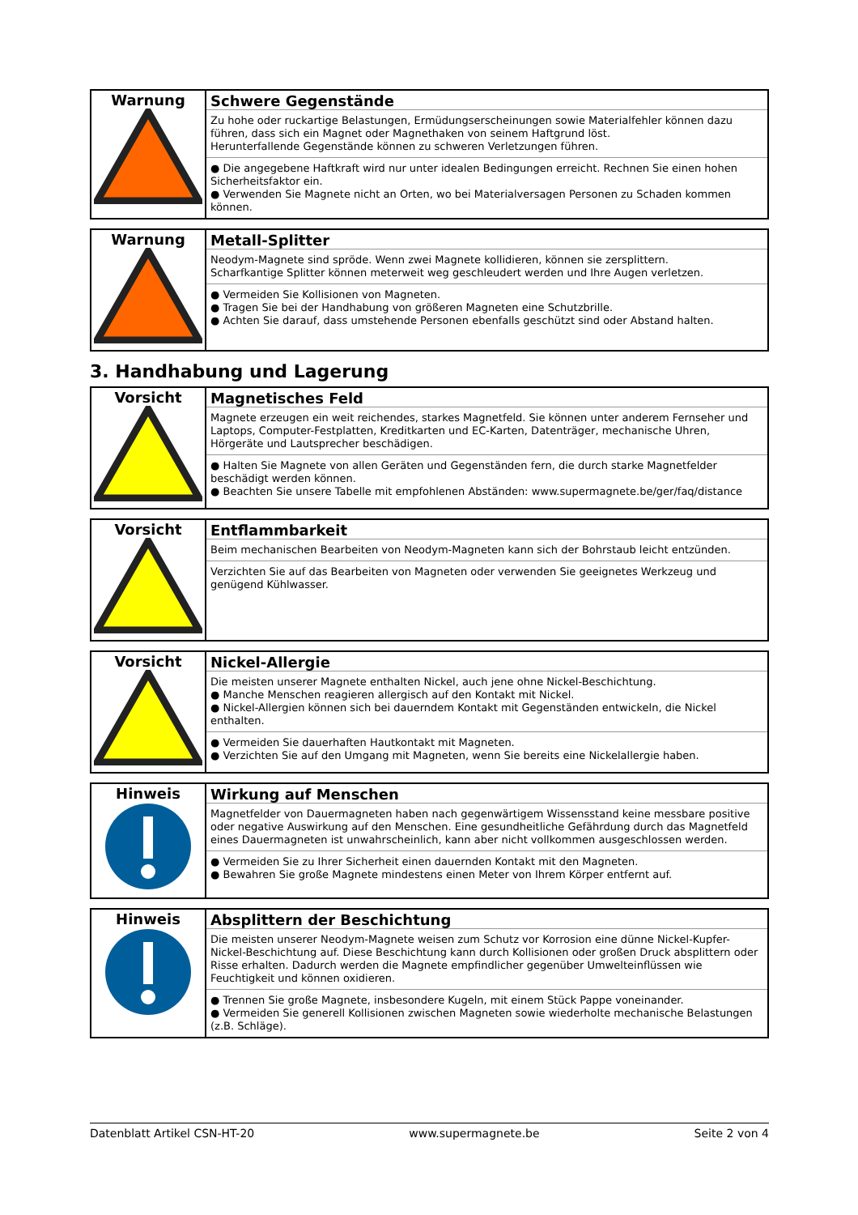| Warnung | Schwere Gegenstände Zu hohe oder ruckartige Belastungen, Ermüdungserscheinungen sowie Materialfehler können dazu führen, dass sich ein Magnet oder Magnethaken von seinem Haftgrund löst. Herunterfallende Gegenstände können zu schweren Verletzungen führen. ● Die angegebene Haftkraft wird nur unter idealen Bedingungen erreicht. Rechnen Sie einen hohen Sicherheitsfaktor ein. ● Verwenden Sie Magnete nicht an Orten, wo bei Materialversagen Personen zu Schaden kommen können. |
| Warnung | Metall-Splitter Neodym-Magnete sind spröde. Wenn zwei Magnete kollidieren, können sie zersplittern. Scharfkantige Splitter können meterweit weg geschleudert werden und Ihre Augen verletzen. ● Vermeiden Sie Kollisionen von Magneten. ● Tragen Sie bei der Handhabung von größeren Magneten eine Schutzbrille. ● Achten Sie darauf, dass umstehende Personen ebenfalls geschützt sind oder Abstand halten. |
3. Handhabung und Lagerung
| Vorsicht | Magnetisches Feld Magnete erzeugen ein weit reichendes, starkes Magnetfeld. Sie können unter anderem Fernseher und Laptops, Computer-Festplatten, Kreditkarten und EC-Karten, Datenträger, mechanische Uhren, Hörgeräte und Lautsprecher beschädigen. ● Halten Sie Magnete von allen Geräten und Gegenständen fern, die durch starke Magnetfelder beschädigt werden können. ● Beachten Sie unsere Tabelle mit empfohlenen Abständen: www.supermagnete.be/ger/faq/distance |
| Vorsicht | Entflammbarkeit Beim mechanischen Bearbeiten von Neodym-Magneten kann sich der Bohrstaub leicht entzünden. Verzichten Sie auf das Bearbeiten von Magneten oder verwenden Sie geeignetes Werkzeug und genügend Kühlwasser. |
| Vorsicht | Nickel-Allergie Die meisten unserer Magnete enthalten Nickel, auch jene ohne Nickel-Beschichtung. ● Manche Menschen reagieren allergisch auf den Kontakt mit Nickel. ● Nickel-Allergien können sich bei dauerndem Kontakt mit Gegenständen entwickeln, die Nickel enthalten. ● Vermeiden Sie dauerhaften Hautkontakt mit Magneten. ● Verzichten Sie auf den Umgang mit Magneten, wenn Sie bereits eine Nickelallergie haben. |
| Hinweis | Wirkung auf Menschen Magnetfelder von Dauermagneten haben nach gegenwärtigem Wissensstand keine messbare positive oder negative Auswirkung auf den Menschen. Eine gesundheitliche Gefährdung durch das Magnetfeld eines Dauermagneten ist unwahrscheinlich, kann aber nicht vollkommen ausgeschlossen werden. ● Vermeiden Sie zu Ihrer Sicherheit einen dauernden Kontakt mit den Magneten. ● Bewahren Sie große Magnete mindestens einen Meter von Ihrem Körper entfernt auf. |
| Hinweis | Absplittern der Beschichtung Die meisten unserer Neodym-Magnete weisen zum Schutz vor Korrosion eine dünne Nickel-Kupfer-Nickel-Beschichtung auf. Diese Beschichtung kann durch Kollisionen oder großen Druck absplittern oder Risse erhalten. Dadurch werden die Magnete empfindlicher gegenüber Umwelteinflüssen wie Feuchtigkeit und können oxidieren. ● Trennen Sie große Magnete, insbesondere Kugeln, mit einem Stück Pappe voneinander. ● Vermeiden Sie generell Kollisionen zwischen Magneten sowie wiederholte mechanische Belastungen (z.B. Schläge). |
Datenblatt Artikel CSN-HT-20 www.supermagnete.be Seite 2 von 4